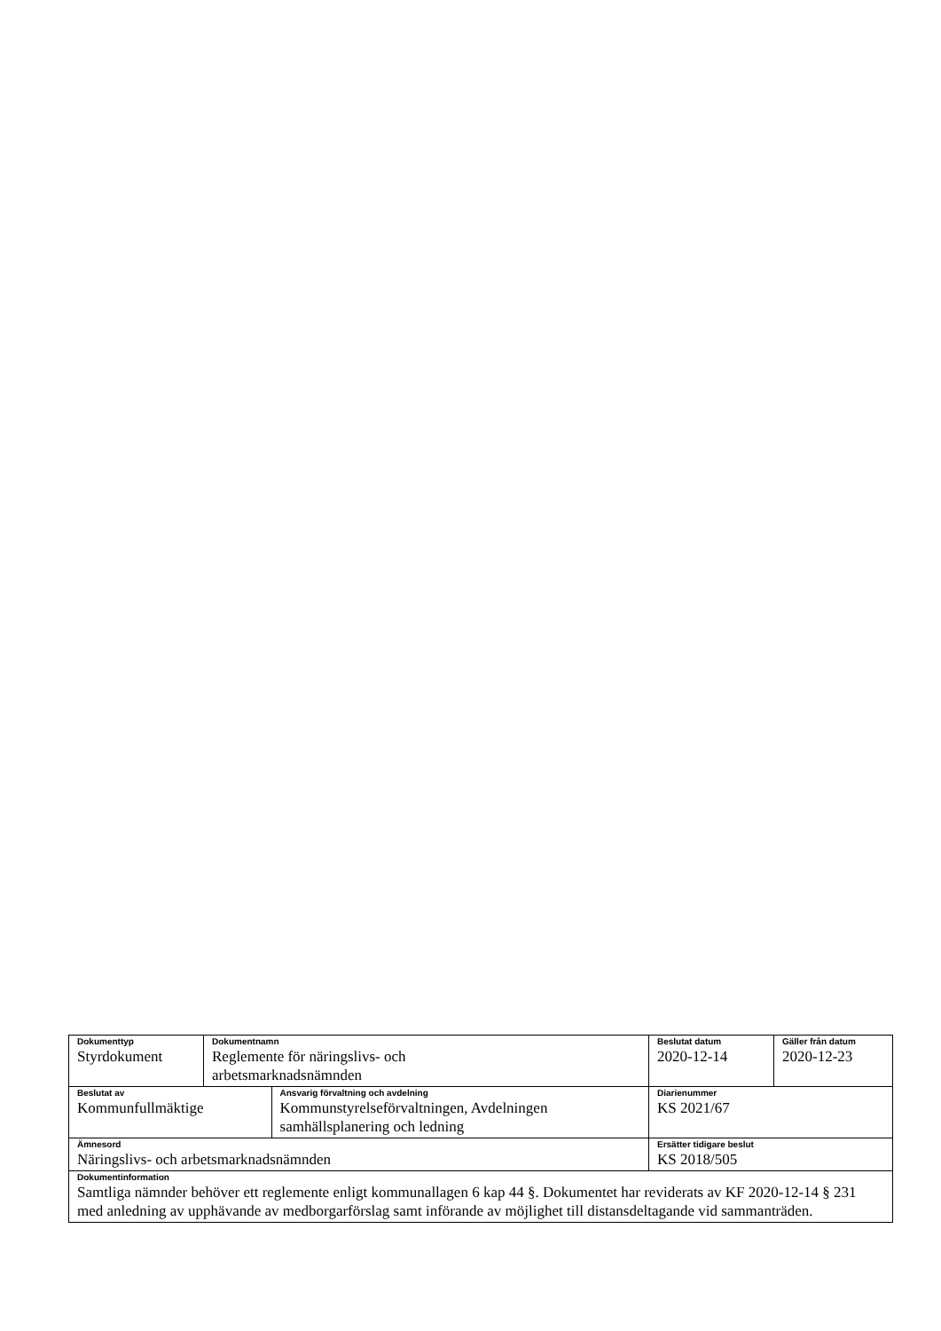| Dokumenttyp Styrdokument | Dokumentnamn Reglemente för näringslivs- och arbetsmarknadsnämnden | | Beslutat datum 2020-12-14 | Gäller från datum 2020-12-23 |
| Beslutat av Kommunfullmäktige | | Ansvarig förvaltning och avdelning Kommunstyrelseförvaltningen, Avdelningen samhällsplanering och ledning | Diarienummer KS 2021/67 | |
| Ämnesord Näringslivs- och arbetsmarknadsnämnden | | | Ersätter tidigare beslut KS 2018/505 | |
| Dokumentinformation Samtliga nämnder behöver ett reglemente enligt kommunallagen 6 kap 44 §. Dokumentet har reviderats av KF 2020-12-14 § 231 med anledning av upphävande av medborgarförslag samt införande av möjlighet till distansdeltagande vid sammanträden. | | | | |